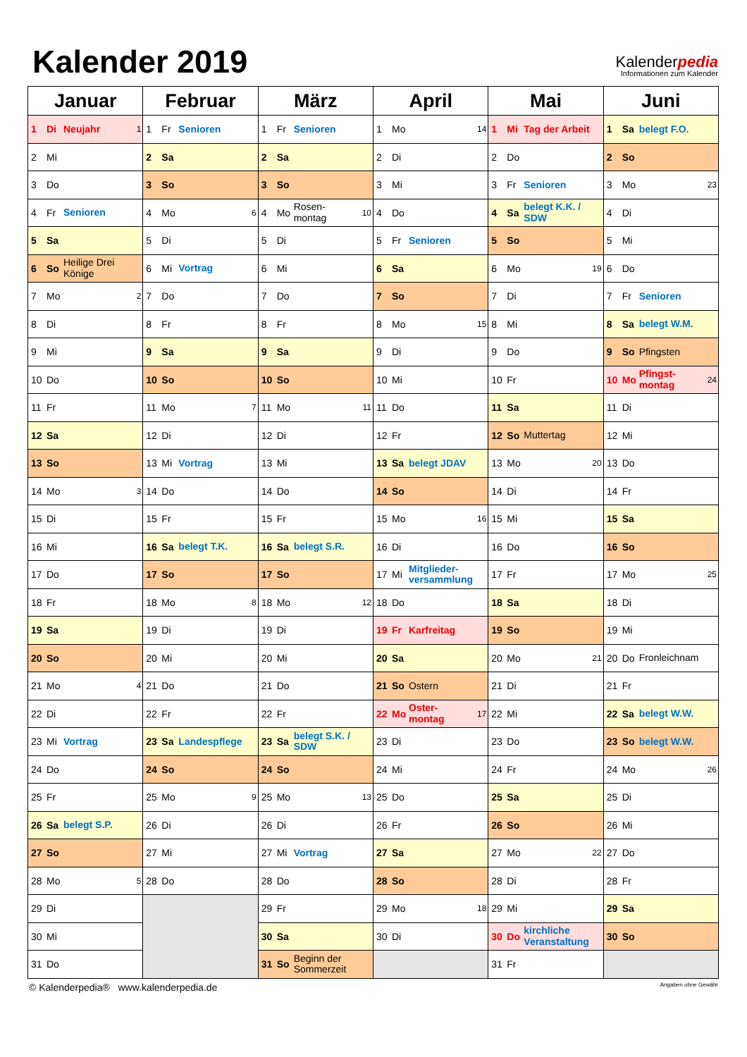Kalender 2019
Kalenderpedia
Informationen zum Kalender
| Januar | Februar | März | April | Mai | Juni |
| --- | --- | --- | --- | --- | --- |
| 1 Di Neujahr 1 | 1 Fr Senioren | 1 Fr Senioren | 1 Mo 14 | 1 Mi Tag der Arbeit | 1 Sa belegt F.O. |
| 2 Mi | 2 Sa | 2 Sa | 2 Di | 2 Do | 2 So |
| 3 Do | 3 So | 3 So | 3 Mi | 3 Fr Senioren | 3 Mo 23 |
| 4 Fr Senioren | 4 Mo 6 | 4 Mo Rosen- montag 10 | 4 Do | 4 Sa belegt K.K. / SDW | 4 Di |
| 5 Sa | 5 Di | 5 Di | 5 Fr Senioren | 5 So | 5 Mi |
| 6 So Heilige Drei Könige | 6 Mi Vortrag | 6 Mi | 6 Sa | 6 Mo 19 | 6 Do |
| 7 Mo 2 | 7 Do | 7 Do | 7 So | 7 Di | 7 Fr Senioren |
| 8 Di | 8 Fr | 8 Fr | 8 Mo 15 | 8 Mi | 8 Sa belegt W.M. |
| 9 Mi | 9 Sa | 9 Sa | 9 Di | 9 Do | 9 So Pfingsten |
| 10 Do | 10 So | 10 So | 10 Mi | 10 Fr | 10 Mo Pfingst- montag 24 |
| 11 Fr | 11 Mo 7 | 11 Mo 11 | 11 Do | 11 Sa | 11 Di |
| 12 Sa | 12 Di | 12 Di | 12 Fr | 12 So Muttertag | 12 Mi |
| 13 So | 13 Mi Vortrag | 13 Mi | 13 Sa belegt JDAV | 13 Mo 20 | 13 Do |
| 14 Mo 3 | 14 Do | 14 Do | 14 So | 14 Di | 14 Fr |
| 15 Di | 15 Fr | 15 Fr | 15 Mo 16 | 15 Mi | 15 Sa |
| 16 Mi | 16 Sa belegt T.K. | 16 Sa belegt S.R. | 16 Di | 16 Do | 16 So |
| 17 Do | 17 So | 17 So | 17 Mi Mitglieder- versammlung | 17 Fr | 17 Mo 25 |
| 18 Fr | 18 Mo 8 | 18 Mo 12 | 18 Do | 18 Sa | 18 Di |
| 19 Sa | 19 Di | 19 Di | 19 Fr Karfreitag | 19 So | 19 Mi |
| 20 So | 20 Mi | 20 Mi | 20 Sa | 20 Mo 21 | 20 Do Fronleichnam |
| 21 Mo 4 | 21 Do | 21 Do | 21 So Ostern | 21 Di | 21 Fr |
| 22 Di | 22 Fr | 22 Fr | 22 Mo Oster- montag 17 | 22 Mi | 22 Sa belegt W.W. |
| 23 Mi Vortrag | 23 Sa Landespflege | 23 Sa belegt S.K. / SDW | 23 Di | 23 Do | 23 So belegt W.W. |
| 24 Do | 24 So | 24 So | 24 Mi | 24 Fr | 24 Mo 26 |
| 25 Fr | 25 Mo 9 | 25 Mo 13 | 25 Do | 25 Sa | 25 Di |
| 26 Sa belegt S.P. | 26 Di | 26 Di | 26 Fr | 26 So | 26 Mi |
| 27 So | 27 Mi | 27 Mi Vortrag | 27 Sa | 27 Mo 22 | 27 Do |
| 28 Mo 5 | 28 Do | 28 Do | 28 So | 28 Di | 28 Fr |
| 29 Di | | 29 Fr | 29 Mo 18 | 29 Mi | 29 Sa |
| 30 Mi | | 30 Sa | 30 Di | 30 Do kirchliche Veranstaltung | 30 So |
| 31 Do | | 31 So Beginn der Sommerzeit | | 31 Fr | |
© Kalenderpedia® www.kalenderpedia.de Angaben ohne Gewähr